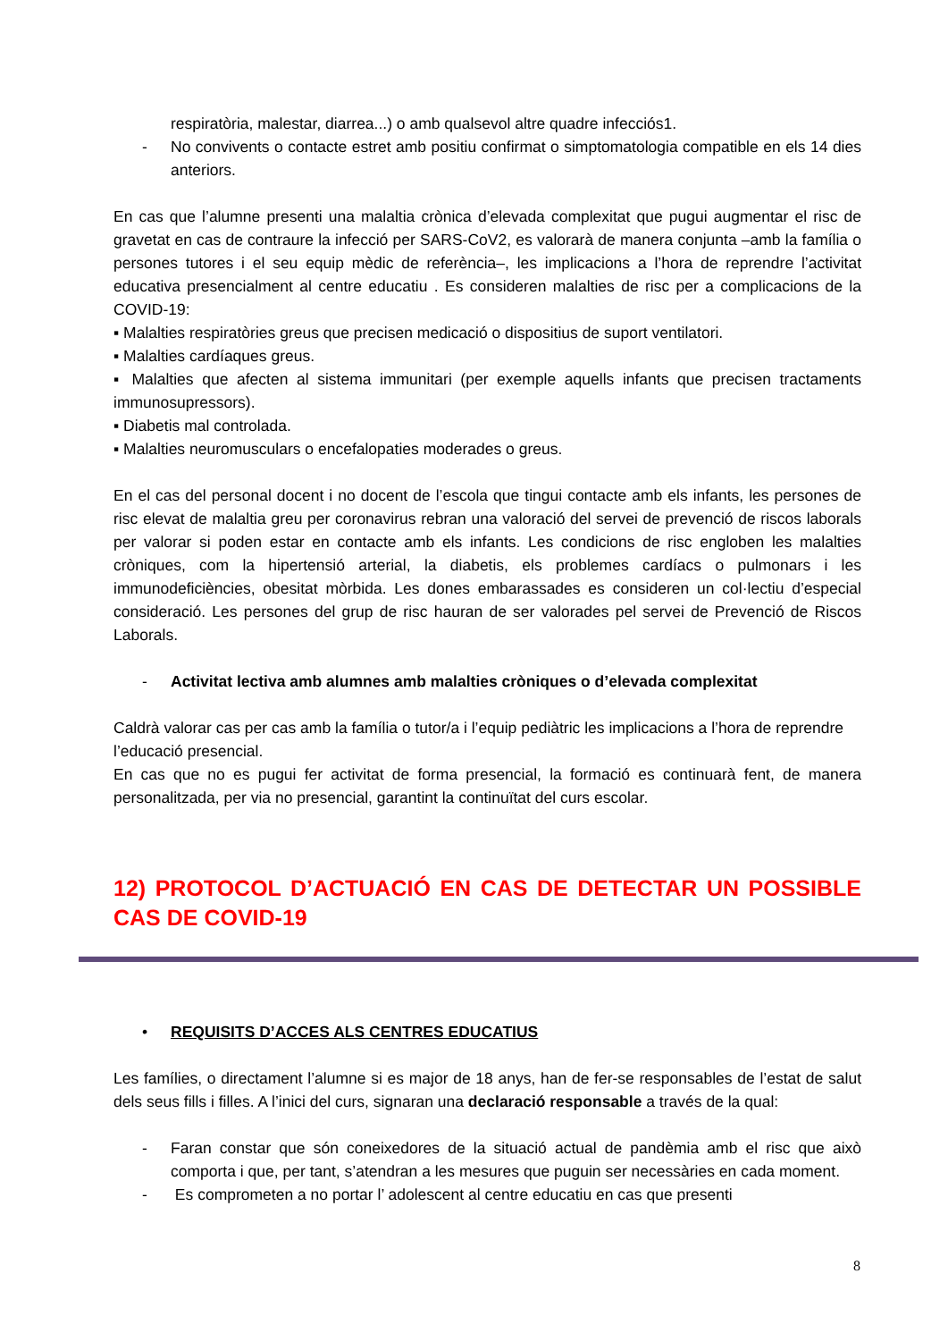respiratòria, malestar, diarrea...) o amb qualsevol altre quadre infecciós1.
- No convivents o contacte estret amb positiu confirmat o simptomatologia compatible en els 14 dies anteriors.
En cas que l’alumne presenti una malaltia crònica d’elevada complexitat que pugui augmentar el risc de gravetat en cas de contraure la infecció per SARS-CoV2, es valorarà de manera conjunta –amb la família o persones tutores i el seu equip mèdic de referència–, les implicacions a l’hora de reprendre l’activitat educativa presencialment al centre educatiu . Es consideren malalties de risc per a complicacions de la COVID-19:
▪ Malalties respiratòries greus que precisen medicació o dispositius de suport ventilatori.
▪ Malalties cardíaques greus.
▪ Malalties que afecten al sistema immunitari (per exemple aquells infants que precisen tractaments immunosupressors).
▪ Diabetis mal controlada.
▪ Malalties neuromusculars o encefalopaties moderades o greus.
En el cas del personal docent i no docent de l’escola que tingui contacte amb els infants, les persones de risc elevat de malaltia greu per coronavirus rebran una valoració del servei de prevenció de riscos laborals per valorar si poden estar en contacte amb els infants. Les condicions de risc engloben les malalties cròniques, com la hipertensió arterial, la diabetis, els problemes cardíacs o pulmonars i les immunodeficiències, obesitat mòrbida. Les dones embarassades es consideren un col·lectiu d’especial consideració. Les persones del grup de risc hauran de ser valorades pel servei de Prevenció de Riscos Laborals.
- Activitat lectiva amb alumnes amb malalties cròniques o d’elevada complexitat
Caldrà valorar cas per cas amb la família o tutor/a i l’equip pediàtric les implicacions a l’hora de reprendre l’educació presencial.
En cas que no es pugui fer activitat de forma presencial, la formació es continuarà fent, de manera personalitzada, per via no presencial, garantint la continuïtat del curs escolar.
12) PROTOCOL D’ACTUACIÓ EN CAS DE DETECTAR UN POSSIBLE CAS DE COVID-19
• REQUISITS D’ACCES ALS CENTRES EDUCATIUS
Les famílies, o directament l’alumne si es major de 18 anys, han de fer-se responsables de l’estat de salut dels seus fills i filles. A l’inici del curs, signaran una declaració responsable a través de la qual:
- Faran constar que són coneixedores de la situació actual de pandèmia amb el risc que això comporta i que, per tant, s’atendran a les mesures que puguin ser necessàries en cada moment.
- Es comprometen a no portar l’ adolescent al centre educatiu en cas que presenti
8